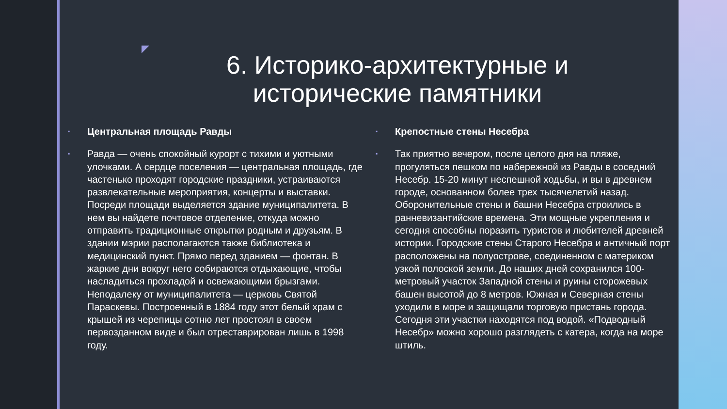6. Историко-архитектурные и исторические памятники
▪
Центральная площадь Равды
▪
Равда — очень спокойный курорт с тихими и уютными улочками. А сердце поселения — центральная площадь, где частенько проходят городские праздники, устраиваются развлекательные мероприятия, концерты и выставки.
Посреди площади выделяется здание муниципалитета. В нем вы найдете почтовое отделение, откуда можно отправить традиционные открытки родным и друзьям. В здании мэрии располагаются также библиотека и медицинский пункт. Прямо перед зданием — фонтан. В жаркие дни вокруг него собираются отдыхающие, чтобы насладиться прохладой и освежающими брызгами. Неподалеку от муниципалитета — церковь Святой Параскевы. Построенный в 1884 году этот белый храм с крышей из черепицы сотню лет простоял в своем первозданном виде и был отреставрирован лишь в 1998 году.
▪
Крепостные стены Несебра
▪
Так приятно вечером, после целого дня на пляже, прогуляться пешком по набережной из Равды в соседний Несебр. 15-20 минут неспешной ходьбы, и вы в древнем городе, основанном более трех тысячелетий назад.
Оборонительные стены и башни Несебра строились в ранневизантийские времена. Эти мощные укрепления и сегодня способны поразить туристов и любителей древней истории. Городские стены Старого Несебра и античный порт расположены на полуострове, соединенном с материком узкой полоской земли. До наших дней сохранился 100-метровый участок Западной стены и руины сторожевых башен высотой до 8 метров. Южная и Северная стены уходили в море и защищали торговую пристань города. Сегодня эти участки находятся под водой. «Подводный Несебр» можно хорошо разглядеть с катера, когда на море штиль.